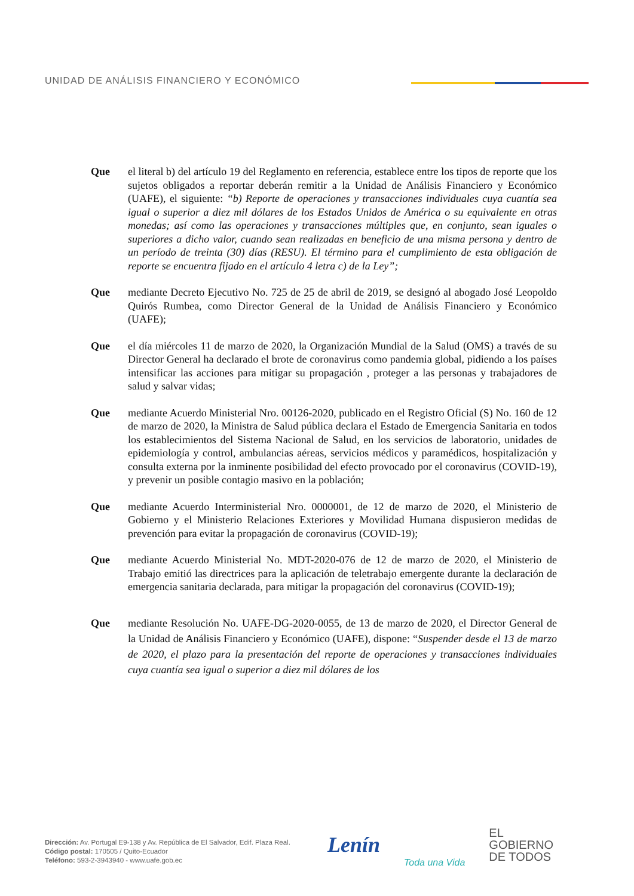UNIDAD DE ANÁLISIS FINANCIERO Y ECONÓMICO
Que el literal b) del artículo 19 del Reglamento en referencia, establece entre los tipos de reporte que los sujetos obligados a reportar deberán remitir a la Unidad de Análisis Financiero y Económico (UAFE), el siguiente: “b) Reporte de operaciones y transacciones individuales cuya cuantía sea igual o superior a diez mil dólares de los Estados Unidos de América o su equivalente en otras monedas; así como las operaciones y transacciones múltiples que, en conjunto, sean iguales o superiores a dicho valor, cuando sean realizadas en beneficio de una misma persona y dentro de un período de treinta (30) días (RESU). El término para el cumplimiento de esta obligación de reporte se encuentra fijado en el artículo 4 letra c) de la Ley”;
Que mediante Decreto Ejecutivo No. 725 de 25 de abril de 2019, se designó al abogado José Leopoldo Quirós Rumbea, como Director General de la Unidad de Análisis Financiero y Económico (UAFE);
Que el día miércoles 11 de marzo de 2020, la Organización Mundial de la Salud (OMS) a través de su Director General ha declarado el brote de coronavirus como pandemia global, pidiendo a los países intensificar las acciones para mitigar su propagación , proteger a las personas y trabajadores de salud y salvar vidas;
Que mediante Acuerdo Ministerial Nro. 00126-2020, publicado en el Registro Oficial (S) No. 160 de 12 de marzo de 2020, la Ministra de Salud pública declara el Estado de Emergencia Sanitaria en todos los establecimientos del Sistema Nacional de Salud, en los servicios de laboratorio, unidades de epidemiología y control, ambulancias aéreas, servicios médicos y paramédicos, hospitalización y consulta externa por la inminente posibilidad del efecto provocado por el coronavirus (COVID-19), y prevenir un posible contagio masivo en la población;
Que mediante Acuerdo Interministerial Nro. 0000001, de 12 de marzo de 2020, el Ministerio de Gobierno y el Ministerio Relaciones Exteriores y Movilidad Humana dispusieron medidas de prevención para evitar la propagación de coronavirus (COVID-19);
Que mediante Acuerdo Ministerial No. MDT-2020-076 de 12 de marzo de 2020, el Ministerio de Trabajo emitió las directrices para la aplicación de teletrabajo emergente durante la declaración de emergencia sanitaria declarada, para mitigar la propagación del coronavirus (COVID-19);
Que mediante Resolución No. UAFE-DG-2020-0055, de 13 de marzo de 2020, el Director General de la Unidad de Análisis Financiero y Económico (UAFE), dispone: “Suspender desde el 13 de marzo de 2020, el plazo para la presentación del reporte de operaciones y transacciones individuales cuya cuantía sea igual o superior a diez mil dólares de los
Dirección: Av. Portugal E9-138 y Av. República de El Salvador, Edif. Plaza Real.
Código postal: 170505 / Quito-Ecuador
Teléfono: 593-2-3943940 - www.uafe.gob.ec
Lenín
Toda una Vida
EL
GOBIERNO
DE TODOS